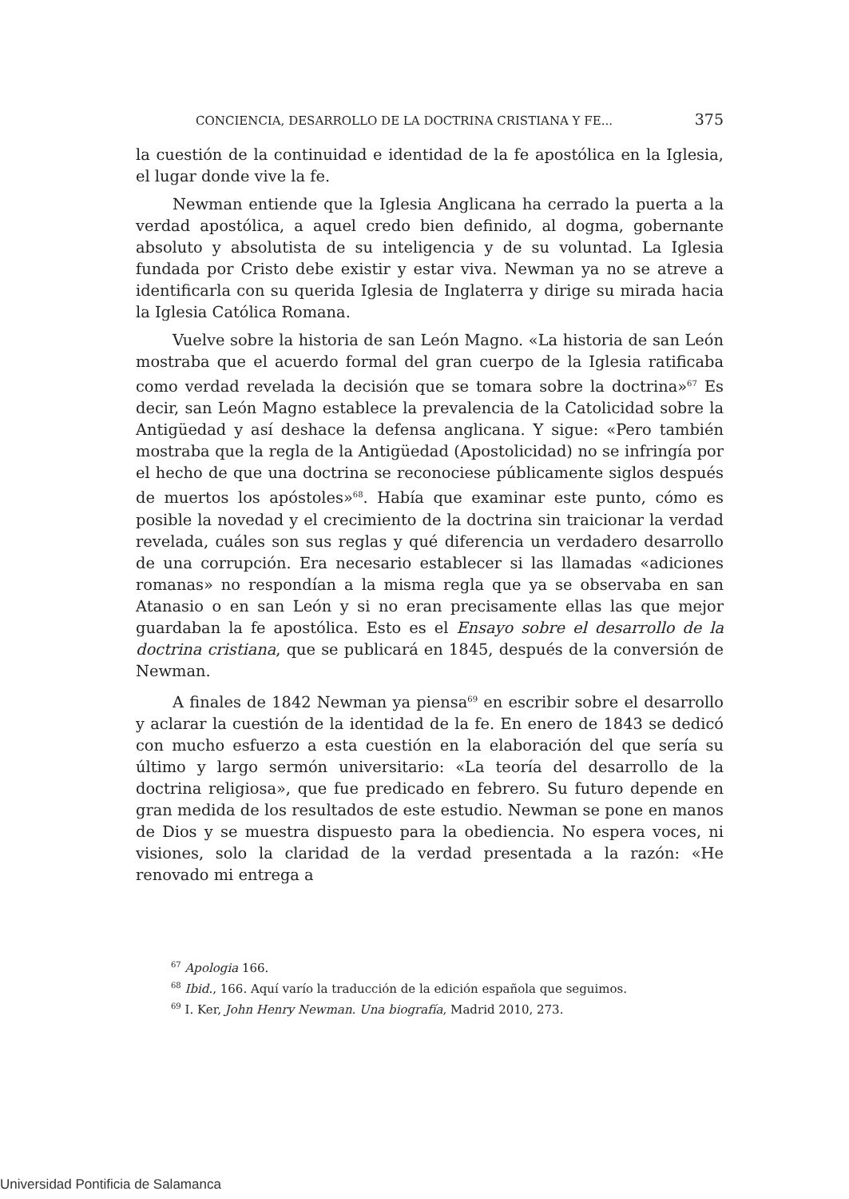CONCIENCIA, DESARROLLO DE LA DOCTRINA CRISTIANA Y FE... 375
la cuestión de la continuidad e identidad de la fe apostólica en la Iglesia, el lugar donde vive la fe.
Newman entiende que la Iglesia Anglicana ha cerrado la puerta a la verdad apostólica, a aquel credo bien definido, al dogma, gobernante absoluto y absolutista de su inteligencia y de su voluntad. La Iglesia fundada por Cristo debe existir y estar viva. Newman ya no se atreve a identificarla con su querida Iglesia de Inglaterra y dirige su mirada hacia la Iglesia Católica Romana.
Vuelve sobre la historia de san León Magno. «La historia de san León mostraba que el acuerdo formal del gran cuerpo de la Iglesia ratificaba como verdad revelada la decisión que se tomara sobre la doctrina»<sup>67</sup> Es decir, san León Magno establece la prevalencia de la Catolicidad sobre la Antigüedad y así deshace la defensa anglicana. Y sigue: «Pero también mostraba que la regla de la Antigüedad (Apostolicidad) no se infringía por el hecho de que una doctrina se reconociese públicamente siglos después de muertos los apóstoles»<sup>68</sup>. Había que examinar este punto, cómo es posible la novedad y el crecimiento de la doctrina sin traicionar la verdad revelada, cuáles son sus reglas y qué diferencia un verdadero desarrollo de una corrupción. Era necesario establecer si las llamadas «adiciones romanas» no respondían a la misma regla que ya se observaba en san Atanasio o en san León y si no eran precisamente ellas las que mejor guardaban la fe apostólica. Esto es el Ensayo sobre el desarrollo de la doctrina cristiana, que se publicará en 1845, después de la conversión de Newman.
A finales de 1842 Newman ya piensa<sup>69</sup> en escribir sobre el desarrollo y aclarar la cuestión de la identidad de la fe. En enero de 1843 se dedicó con mucho esfuerzo a esta cuestión en la elaboración del que sería su último y largo sermón universitario: «La teoría del desarrollo de la doctrina religiosa», que fue predicado en febrero. Su futuro depende en gran medida de los resultados de este estudio. Newman se pone en manos de Dios y se muestra dispuesto para la obediencia. No espera voces, ni visiones, solo la claridad de la verdad presentada a la razón: «He renovado mi entrega a
<sup>67</sup> Apologia 166.
<sup>68</sup> Ibid., 166. Aquí varío la traducción de la edición española que seguimos.
<sup>69</sup> I. Ker, John Henry Newman. Una biografía, Madrid 2010, 273.
Universidad Pontificia de Salamanca